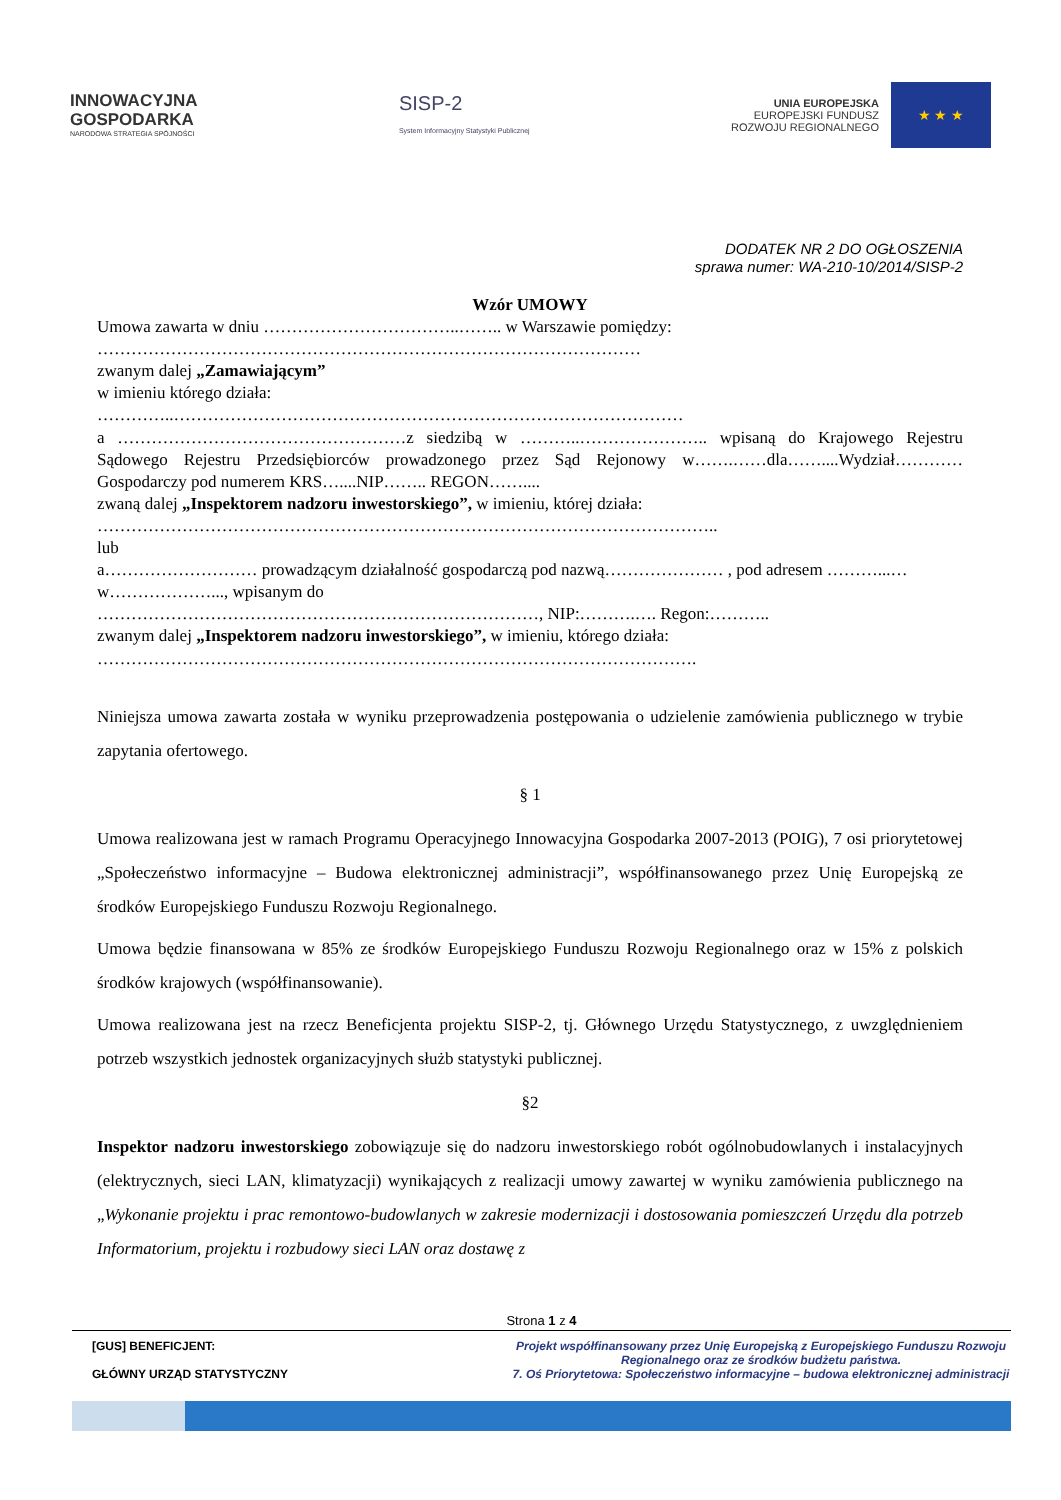INNOWACYJNA
GOSPODARKA
NARODOWA STRATEGIA SPÓJNOŚCI
SISP-2
System Informacyjny Statystyki Publicznej
UNIA EUROPEJSKA
EUROPEJSKI FUNDUSZ
ROZWOJU REGIONALNEGO
★ ★ ★
DODATEK NR 2 DO OGŁOSZENIA
sprawa numer: WA-210-10/2014/SISP-2
Wzór UMOWY
Umowa zawarta w dniu ……………………………..…….. w Warszawie pomiędzy:
……………………………………………………………………………………
zwanym dalej „Zamawiającym”
w imieniu którego działa:
…………..………………………………………………………………………………
a ……………………………………………z siedzibą w ………..………………….. wpisaną do Krajowego Rejestru Sądowego Rejestru Przedsiębiorców prowadzonego przez Sąd Rejonowy w…….……dla……....Wydział………… Gospodarczy pod numerem KRS…....NIP…….. REGON……....
zwaną dalej „Inspektorem nadzoru inwestorskiego”, w imieniu, której działa:
………………………………………………………………………………………………..
lub
a……………………… prowadzącym działalność gospodarczą pod nazwą………………… , pod adresem ………...…w………………..., wpisanym do
……………………………………………………………………, NIP:……….…. Regon:………..
zwanym dalej „Inspektorem nadzoru inwestorskiego”, w imieniu, którego działa:
…………………………………………………………………………………………….
Niniejsza umowa zawarta została w wyniku przeprowadzenia postępowania o udzielenie zamówienia publicznego w trybie zapytania ofertowego.
§ 1
Umowa realizowana jest w ramach Programu Operacyjnego Innowacyjna Gospodarka 2007-2013 (POIG), 7 osi priorytetowej „Społeczeństwo informacyjne – Budowa elektronicznej administracji”, współfinansowanego przez Unię Europejską ze środków Europejskiego Funduszu Rozwoju Regionalnego.
Umowa będzie finansowana w 85% ze środków Europejskiego Funduszu Rozwoju Regionalnego oraz w 15% z polskich środków krajowych (współfinansowanie).
Umowa realizowana jest na rzecz Beneficjenta projektu SISP-2, tj. Głównego Urzędu Statystycznego, z uwzględnieniem potrzeb wszystkich jednostek organizacyjnych służb statystyki publicznej.
§2
Inspektor nadzoru inwestorskiego zobowiązuje się do nadzoru inwestorskiego robót ogólnobudowlanych i instalacyjnych (elektrycznych, sieci LAN, klimatyzacji) wynikających z realizacji umowy zawartej w wyniku zamówienia publicznego na „Wykonanie projektu i prac remontowo-budowlanych w zakresie modernizacji i dostosowania pomieszczeń Urzędu dla potrzeb Informatorium, projektu i rozbudowy sieci LAN oraz dostawę z
Strona 1 z 4
[GUS] BENEFICJENT:
GŁÓWNY URZĄD STATYSTYCZNY
Projekt współfinansowany przez Unię Europejską z Europejskiego Funduszu Rozwoju Regionalnego oraz ze środków budżetu państwa.
7. Oś Priorytetowa: Społeczeństwo informacyjne – budowa elektronicznej administracji